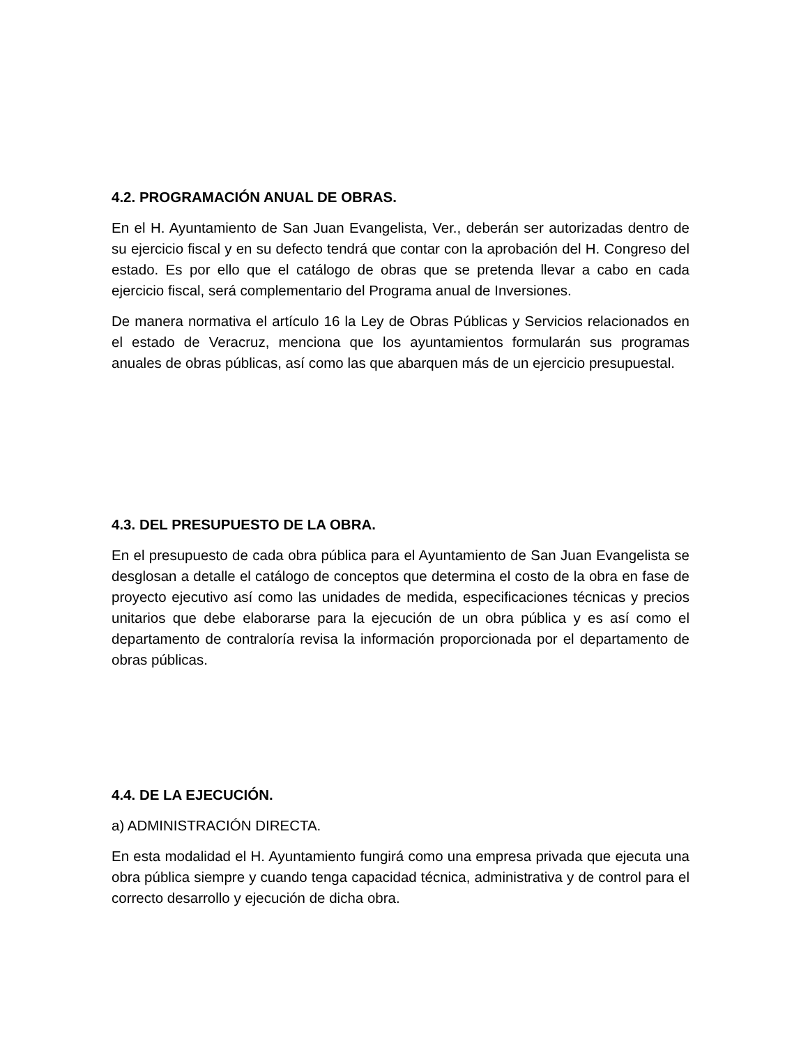4.2. PROGRAMACIÓN ANUAL DE OBRAS.
En el H. Ayuntamiento de San Juan Evangelista, Ver., deberán ser autorizadas dentro de su ejercicio fiscal y en su defecto tendrá que contar con la aprobación del H. Congreso del estado. Es por ello que el catálogo de obras que se pretenda llevar a cabo en cada ejercicio fiscal, será complementario del Programa anual de Inversiones.
De manera normativa el artículo 16 la Ley de Obras Públicas y Servicios relacionados en el estado de Veracruz, menciona que los ayuntamientos formularán sus programas anuales de obras públicas, así como las que abarquen más de un ejercicio presupuestal.
4.3. DEL PRESUPUESTO DE LA OBRA.
En el presupuesto de cada obra pública para el Ayuntamiento de San Juan Evangelista se desglosan a detalle el catálogo de conceptos que determina el costo de la obra en fase de proyecto ejecutivo así como las unidades de medida, especificaciones técnicas y precios unitarios que debe elaborarse para la ejecución de un obra pública y es así como el departamento de contraloría revisa la información proporcionada por el departamento de obras públicas.
4.4. DE LA EJECUCIÓN.
a) ADMINISTRACIÓN DIRECTA.
En esta modalidad el H. Ayuntamiento fungirá como una empresa privada que ejecuta una obra pública siempre y cuando tenga capacidad técnica, administrativa y de control para el correcto desarrollo y ejecución de dicha obra.